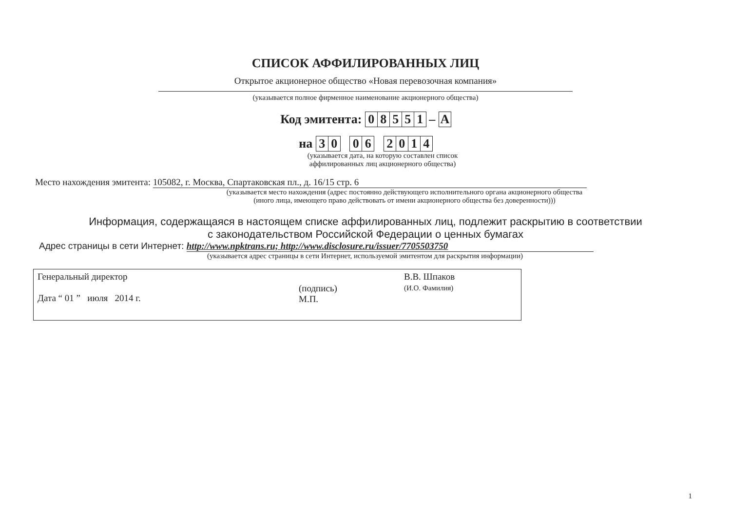СПИСОК АФФИЛИРОВАННЫХ ЛИЦ
Открытое акционерное общество «Новая перевозочная компания»
(указывается полное фирменное наименование акционерного общества)
Код эмитента: 08551 – A
на 30 06 2014
(указывается дата, на которую составлен список
аффилированных лиц акционерного общества)
Место нахождения эмитента: 105082, г. Москва, Спартаковская пл., д. 16/15 стр. 6
(указывается место нахождения (адрес постоянно действующего исполнительного органа акционерного общества
(иного лица, имеющего право действовать от имени акционерного общества без доверенности)))
Информация, содержащаяся в настоящем списке аффилированных лиц, подлежит раскрытию в соответствии
с законодательством Российской Федерации о ценных бумагах
Адрес страницы в сети Интернет: http://www.npktrans.ru; http://www.disclosure.ru/issuer/7705503750
(указывается адрес страницы в сети Интернет, используемой эмитентом для раскрытия информации)
| Генеральный директор Дата “ 01 ” июля 2014 г. | (подпись) М.П. | В.В. Шпаков (И.О. Фамилия) |
1